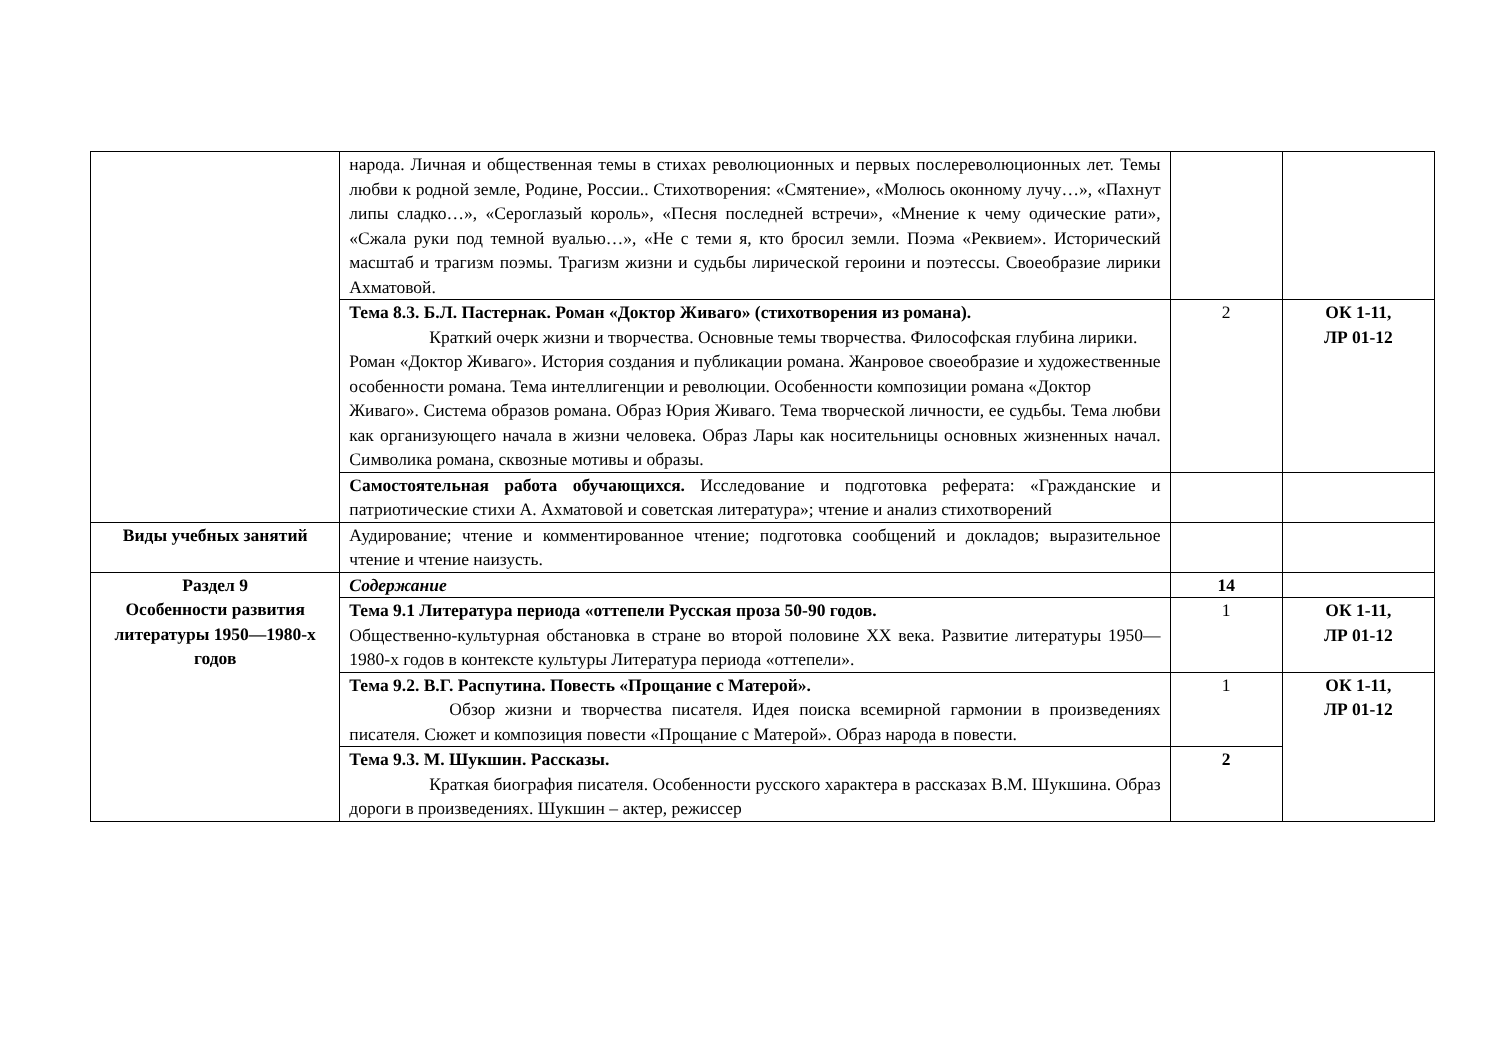| | народа. Личная и общественная темы в стихах революционных и первых послереволюционных лет. Темы любви к родной земле, Родине, России.. Стихотворения: «Смятение», «Молюсь оконному лучу…», «Пахнут липы сладко…», «Сероглазый король», «Песня последней встречи», «Мнение к чему одические рати», «Сжала руки под темной вуалью…», «Не с теми я, кто бросил земли. Поэма «Реквием». Исторический масштаб и трагизм поэмы. Трагизм жизни и судьбы лирической героини и поэтессы. Своеобразие лирики Ахматовой. | | |
| | Тема 8.3. Б.Л. Пастернак. Роман «Доктор Живаго» (стихотворения из романа). Краткий очерк жизни и творчества. Основные темы творчества. Философская глубина лирики. Роман «Доктор Живаго». История создания и публикации романа. Жанровое своеобразие и художественные особенности романа. Тема интеллигенции и революции. Особенности композиции романа «Доктор Живаго». Система образов романа. Образ Юрия Живаго. Тема творческой личности, ее судьбы. Тема любви как организующего начала в жизни человека. Образ Лары как носительницы основных жизненных начал. Символика романа, сквозные мотивы и образы. | 2 | ОК 1-11, ЛР 01-12 |
| | Самостоятельная работа обучающихся. Исследование и подготовка реферата: «Гражданские и патриотические стихи А. Ахматовой и советская литература»; чтение и анализ стихотворений | | |
| Виды учебных занятий | Аудирование; чтение и комментированное чтение; подготовка сообщений и докладов; выразительное чтение и чтение наизусть. | | |
| Раздел 9 Особенности развития литературы 1950—1980-х годов | Содержание | 14 | |
| | Тема 9.1 Литература периода «оттепели Русская проза 50-90 годов. Общественно-культурная обстановка в стране во второй половине XX века. Развитие литературы 1950—1980-х годов в контексте культуры Литература периода «оттепели». | 1 | ОК 1-11, ЛР 01-12 |
| | Тема 9.2. В.Г. Распутина. Повесть «Прощание с Матерой». Обзор жизни и творчества писателя. Идея поиска всемирной гармонии в произведениях писателя. Сюжет и композиция повести «Прощание с Матерой». Образ народа в повести. | 1 | ОК 1-11, ЛР 01-12 |
| | Тема 9.3. М. Шукшин. Рассказы. Краткая биография писателя. Особенности русского характера в рассказах В.М. Шукшина. Образ дороги в произведениях. Шукшин – актер, режиссер | 2 | |